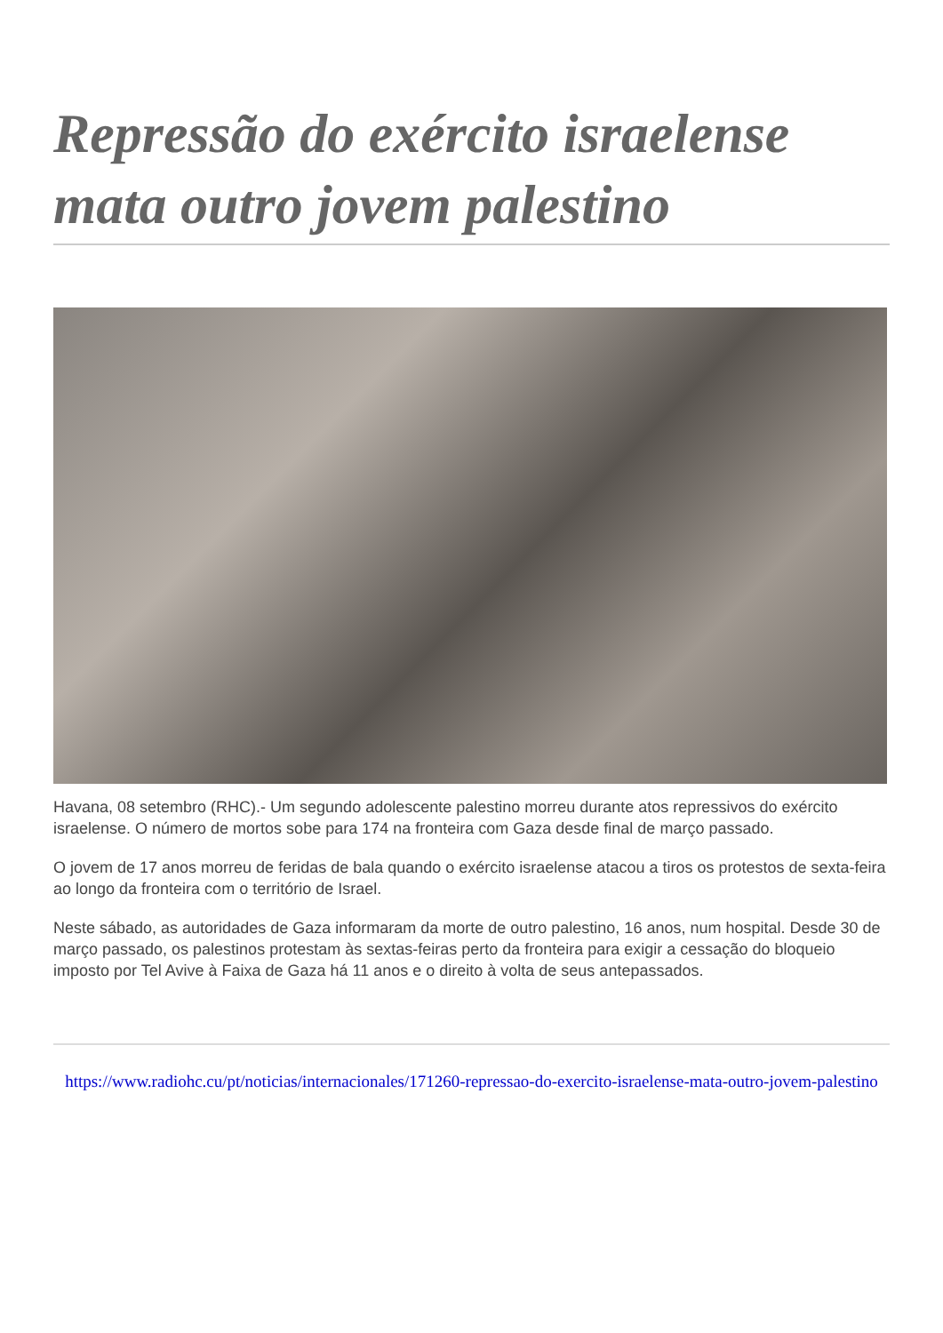Repressão do exército israelense mata outro jovem palestino
Havana, 08 setembro (RHC).- Um segundo adolescente palestino morreu durante atos repressivos do exército israelense. O número de mortos sobe para 174 na fronteira com Gaza desde final de março passado.
O jovem de 17 anos morreu de feridas de bala quando o exército israelense atacou a tiros os protestos de sexta-feira ao longo da fronteira com o território de Israel.
Neste sábado, as autoridades de Gaza informaram da morte de outro palestino, 16 anos, num hospital. Desde 30 de março passado, os palestinos protestam às sextas-feiras perto da fronteira para exigir a cessação do bloqueio imposto por Tel Avive à Faixa de Gaza há 11 anos e o direito à volta de seus antepassados.
https://www.radiohc.cu/pt/noticias/internacionales/171260-repressao-do-exercito-israelense-mata-outro-jovem-palestino